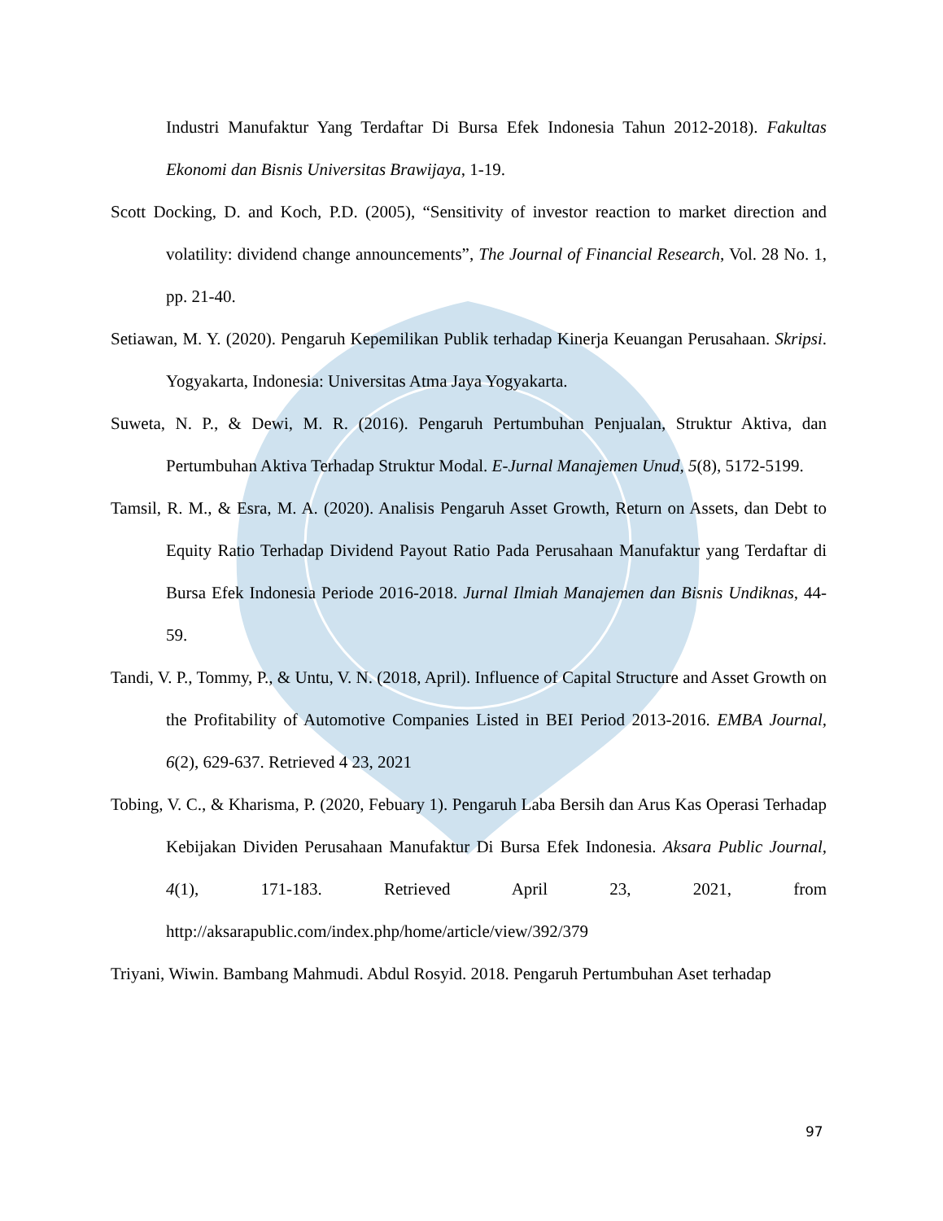Industri Manufaktur Yang Terdaftar Di Bursa Efek Indonesia Tahun 2012-2018). Fakultas Ekonomi dan Bisnis Universitas Brawijaya, 1-19.
Scott Docking, D. and Koch, P.D. (2005), “Sensitivity of investor reaction to market direction and volatility: dividend change announcements”, The Journal of Financial Research, Vol. 28 No. 1, pp. 21-40.
Setiawan, M. Y. (2020). Pengaruh Kepemilikan Publik terhadap Kinerja Keuangan Perusahaan. Skripsi. Yogyakarta, Indonesia: Universitas Atma Jaya Yogyakarta.
Suweta, N. P., & Dewi, M. R. (2016). Pengaruh Pertumbuhan Penjualan, Struktur Aktiva, dan Pertumbuhan Aktiva Terhadap Struktur Modal. E-Jurnal Manajemen Unud, 5(8), 5172-5199.
Tamsil, R. M., & Esra, M. A. (2020). Analisis Pengaruh Asset Growth, Return on Assets, dan Debt to Equity Ratio Terhadap Dividend Payout Ratio Pada Perusahaan Manufaktur yang Terdaftar di Bursa Efek Indonesia Periode 2016-2018. Jurnal Ilmiah Manajemen dan Bisnis Undiknas, 44-59.
Tandi, V. P., Tommy, P., & Untu, V. N. (2018, April). Influence of Capital Structure and Asset Growth on the Profitability of Automotive Companies Listed in BEI Period 2013-2016. EMBA Journal, 6(2), 629-637. Retrieved 4 23, 2021
Tobing, V. C., & Kharisma, P. (2020, Febuary 1). Pengaruh Laba Bersih dan Arus Kas Operasi Terhadap Kebijakan Dividen Perusahaan Manufaktur Di Bursa Efek Indonesia. Aksara Public Journal, 4(1), 171-183. Retrieved April 23, 2021, from http://aksarapublic.com/index.php/home/article/view/392/379
Triyani, Wiwin. Bambang Mahmudi. Abdul Rosyid. 2018. Pengaruh Pertumbuhan Aset terhadap
97